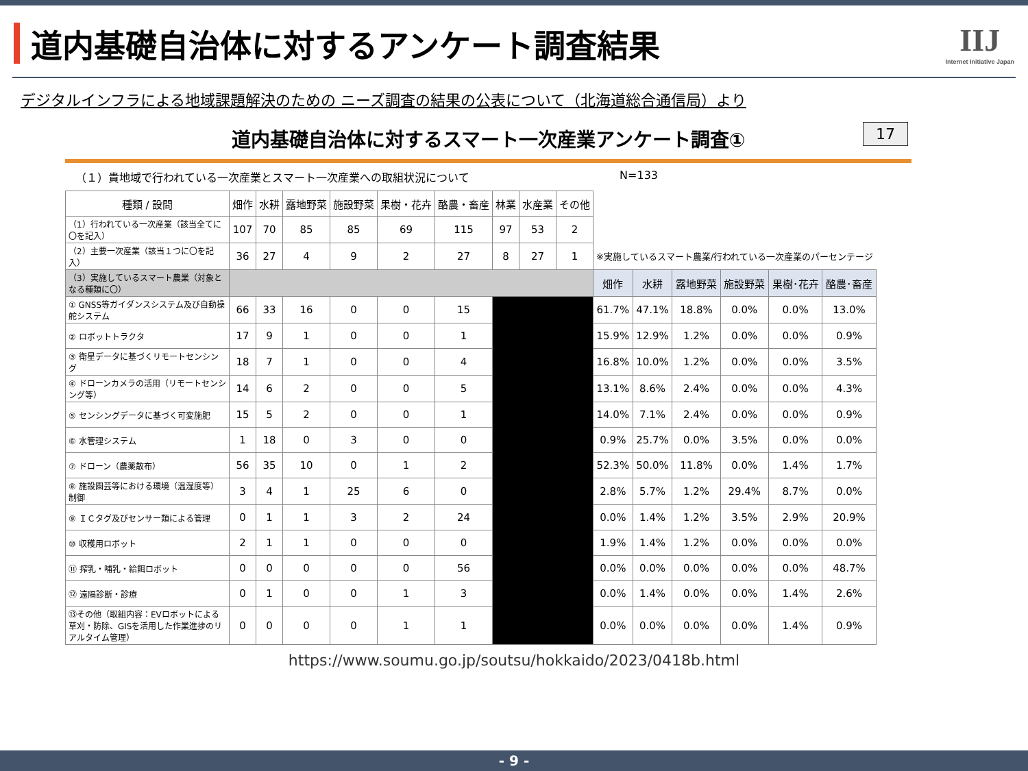道内基礎自治体に対するアンケート調査結果
IIJ
Internet Initiative Japan
デジタルインフラによる地域課題解決のための ニーズ調査の結果の公表について（北海道総合通信局）より
道内基礎自治体に対するスマート一次産業アンケート調査① 17
（１）貴地域で行われている一次産業とスマート一次産業への取組状況について N=133
| 種類 / 設問 | 畑作 | 水耕 | 露地野菜 | 施設野菜 | 果樹・花卉 | 酪農・畜産 | 林業 | 水産業 | その他 | | | | | | |
| （1）行われている一次産業（該当全てに〇を記入） | 107 | 70 | 85 | 85 | 69 | 115 | 97 | 53 | 2 | | | | | | |
| （2）主要一次産業（該当１つに〇を記入） | 36 | 27 | 4 | 9 | 2 | 27 | 8 | 27 | 1 | ※実施しているスマート農業/行われている一次産業のパーセンテージ | | | | | |
| （3）実施しているスマート農業（対象となる種類に〇） | | | | | | | | | | 畑作 | 水耕 | 露地野菜 | 施設野菜 | 果樹･花卉 | 酪農･畜産 |
| ① GNSS等ガイダンスシステム及び自動操舵システム | 66 | 33 | 16 | 0 | 0 | 15 | | | | 61.7% | 47.1% | 18.8% | 0.0% | 0.0% | 13.0% |
| ② ロボットトラクタ | 17 | 9 | 1 | 0 | 0 | 1 | | | | 15.9% | 12.9% | 1.2% | 0.0% | 0.0% | 0.9% |
| ③ 衛星データに基づくリモートセンシング | 18 | 7 | 1 | 0 | 0 | 4 | | | | 16.8% | 10.0% | 1.2% | 0.0% | 0.0% | 3.5% |
| ④ ドローンカメラの活用（リモートセンシング等） | 14 | 6 | 2 | 0 | 0 | 5 | | | | 13.1% | 8.6% | 2.4% | 0.0% | 0.0% | 4.3% |
| ⑤ センシングデータに基づく可変施肥 | 15 | 5 | 2 | 0 | 0 | 1 | | | | 14.0% | 7.1% | 2.4% | 0.0% | 0.0% | 0.9% |
| ⑥ 水管理システム | 1 | 18 | 0 | 3 | 0 | 0 | | | | 0.9% | 25.7% | 0.0% | 3.5% | 0.0% | 0.0% |
| ⑦ ドローン（農薬散布） | 56 | 35 | 10 | 0 | 1 | 2 | | | | 52.3% | 50.0% | 11.8% | 0.0% | 1.4% | 1.7% |
| ⑧ 施設園芸等における環境（温湿度等）制御 | 3 | 4 | 1 | 25 | 6 | 0 | | | | 2.8% | 5.7% | 1.2% | 29.4% | 8.7% | 0.0% |
| ⑨ ＩＣタグ及びセンサー類による管理 | 0 | 1 | 1 | 3 | 2 | 24 | | | | 0.0% | 1.4% | 1.2% | 3.5% | 2.9% | 20.9% |
| ⑩ 収穫用ロボット | 2 | 1 | 1 | 0 | 0 | 0 | | | | 1.9% | 1.4% | 1.2% | 0.0% | 0.0% | 0.0% |
| ⑪ 搾乳・哺乳・給餌ロボット | 0 | 0 | 0 | 0 | 0 | 56 | | | | 0.0% | 0.0% | 0.0% | 0.0% | 0.0% | 48.7% |
| ⑫ 遠隔診断・診療 | 0 | 1 | 0 | 0 | 1 | 3 | | | | 0.0% | 1.4% | 0.0% | 0.0% | 1.4% | 2.6% |
| ⑬その他（取組内容：EVロボットによる草刈・防除、GISを活用した作業進捗のリアルタイム管理） | 0 | 0 | 0 | 0 | 1 | 1 | | | | 0.0% | 0.0% | 0.0% | 0.0% | 1.4% | 0.9% |
https://www.soumu.go.jp/soutsu/hokkaido/2023/0418b.html
- 9 -